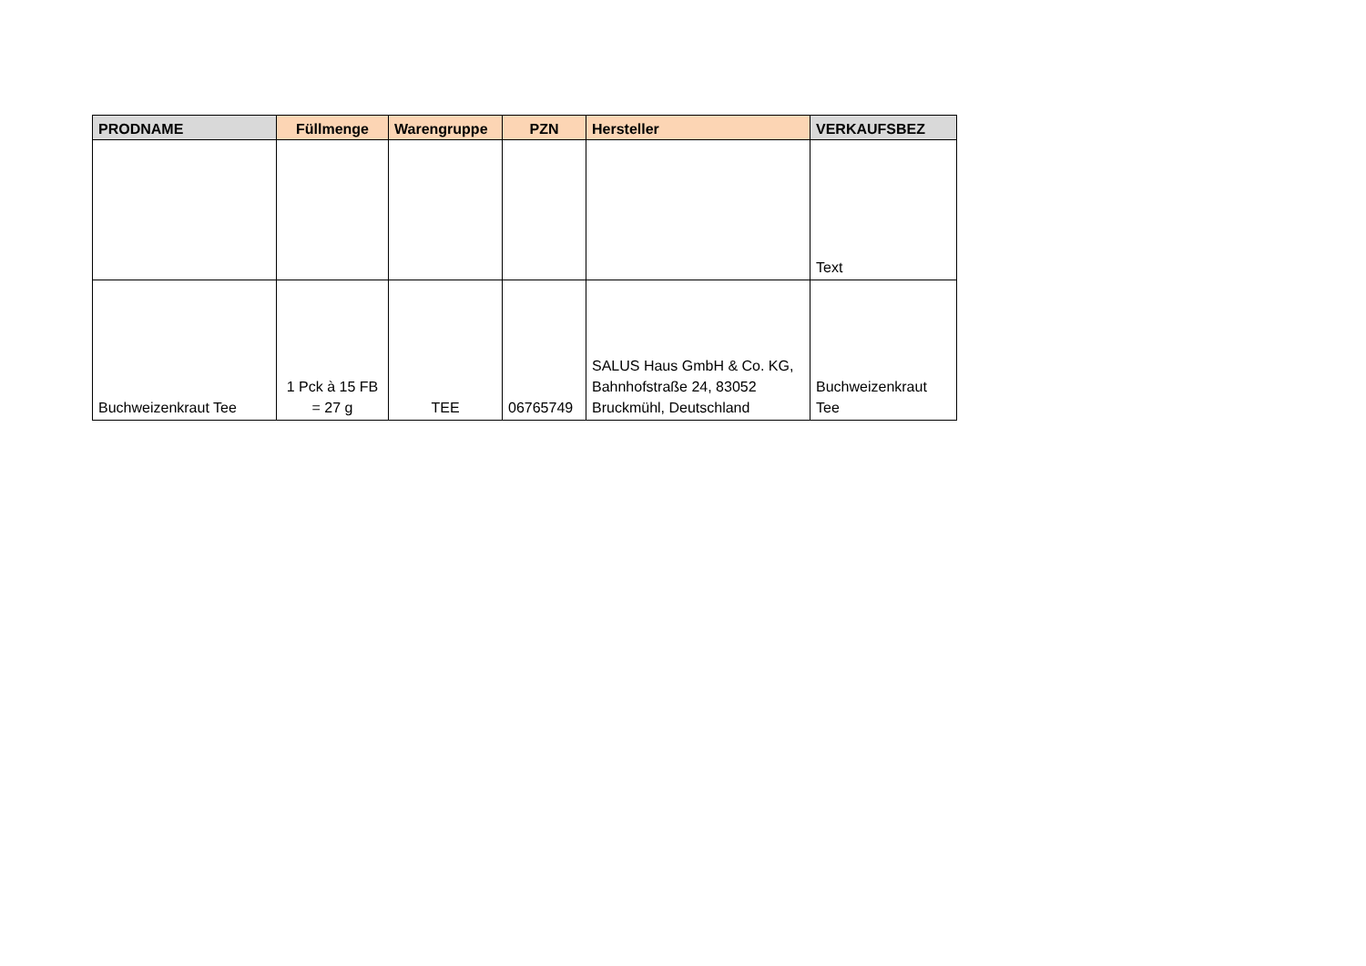| PRODNAME | Füllmenge | Warengruppe | PZN | Hersteller | VERKAUFSBEZ |
| --- | --- | --- | --- | --- | --- |
| | | | | | Text |
| Buchweizenkraut Tee | 1 Pck à 15 FB = 27 g | TEE | 06765749 | SALUS Haus GmbH & Co. KG, Bahnhofstraße 24, 83052 Bruckmühl, Deutschland | Buchweizenkraut Tee |